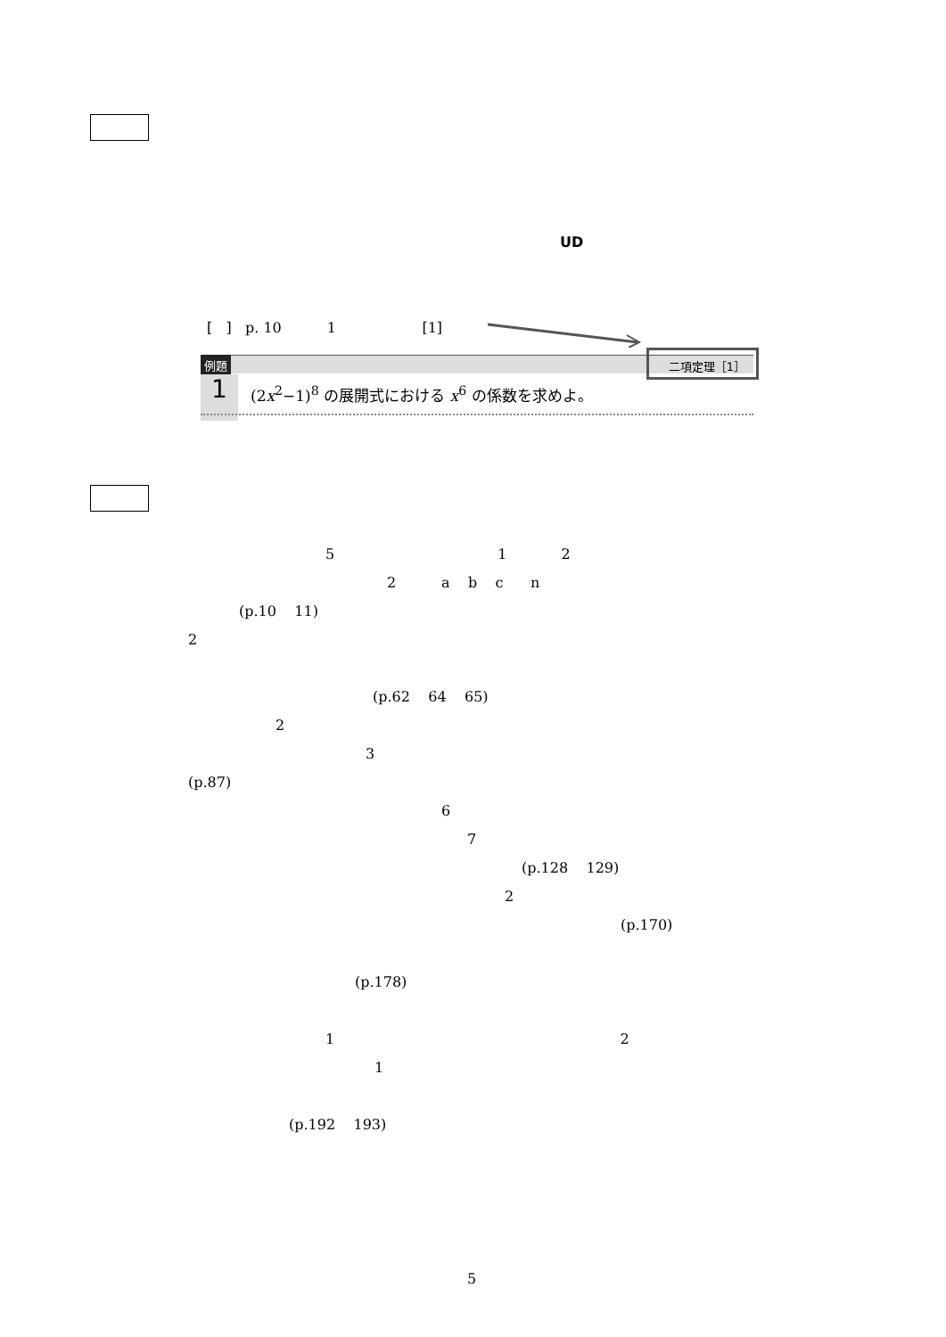UD
[ ] p. 10 1 [1]
例題
1
(2x<sup>2</sup>−1)<sup>8</sup> の展開式における x<sup>6</sup> の係数を求めよ。
二項定理［1］
5 1 2
2 a b c n
(p.10 11)
2
(p.62 64 65)
2
3
(p.87)
6
7
(p.128 129)
2
(p.170)
(p.178)
1 2
1
(p.192 193)
5